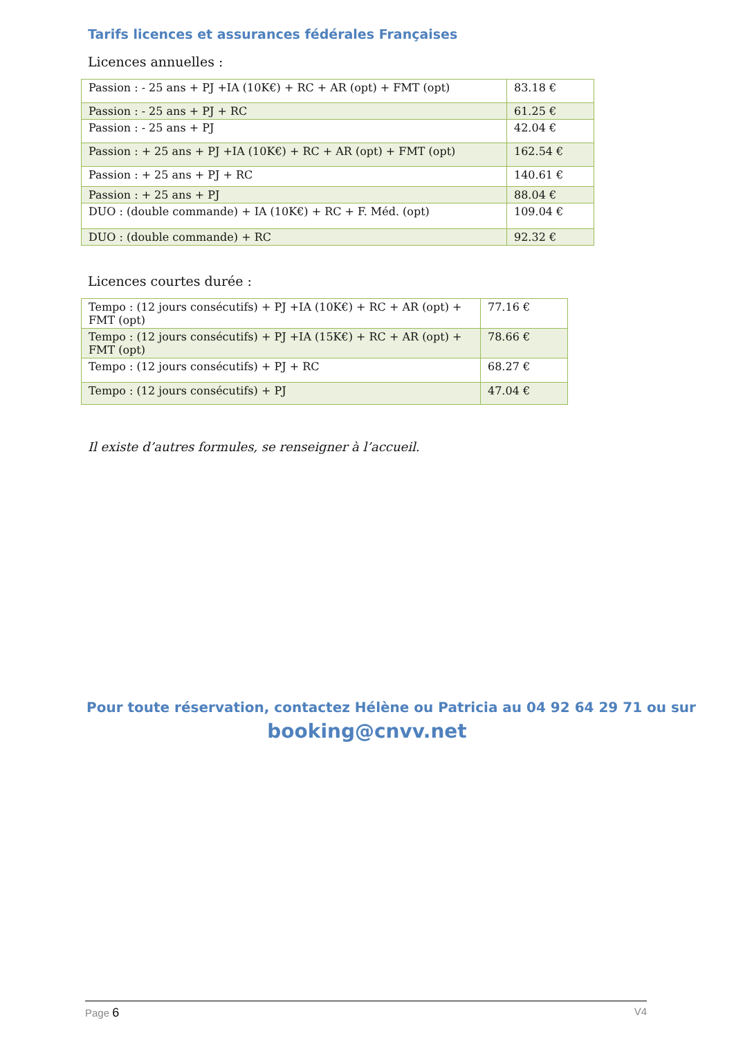Tarifs licences et assurances fédérales Françaises
Licences annuelles :
| Passion : - 25 ans + PJ +IA (10K€) + RC + AR (opt) + FMT (opt) | 83.18 € |
| Passion : - 25 ans + PJ + RC | 61.25 € |
| Passion : - 25 ans + PJ | 42.04 € |
| Passion : + 25 ans + PJ +IA (10K€) + RC + AR (opt) + FMT (opt) | 162.54 € |
| Passion : + 25 ans + PJ + RC | 140.61 € |
| Passion : + 25 ans + PJ | 88.04 € |
| DUO : (double commande) + IA (10K€) + RC + F. Méd. (opt) | 109.04 € |
| DUO : (double commande) + RC | 92.32 € |
Licences courtes durée :
| Tempo : (12 jours consécutifs) + PJ +IA (10K€) + RC + AR (opt) + FMT (opt) | 77.16 € |
| Tempo : (12 jours consécutifs) + PJ +IA (15K€) + RC + AR (opt) + FMT (opt) | 78.66 € |
| Tempo : (12 jours consécutifs) + PJ + RC | 68.27 € |
| Tempo : (12 jours consécutifs) + PJ | 47.04 € |
Il existe d’autres formules, se renseigner à l’accueil.
Pour toute réservation, contactez Hélène ou Patricia au 04 92 64 29 71 ou sur
booking@cnvv.net
Page 6 V4